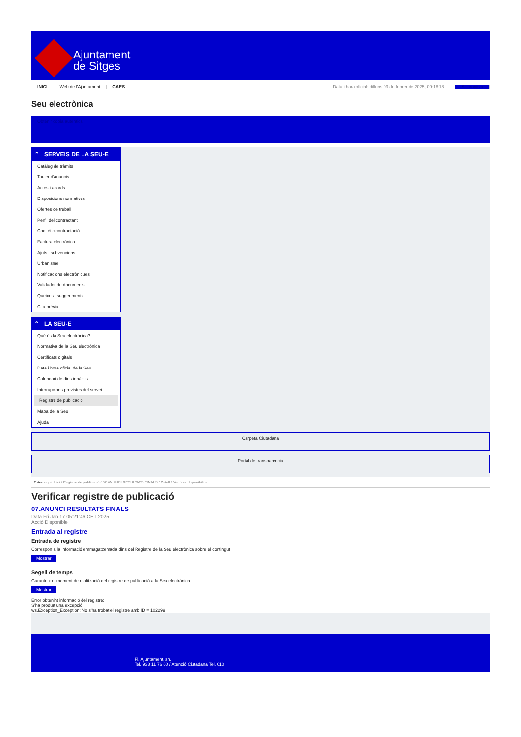Ajuntament
de Sitges
INICI Web de l'Ajuntament CAES Data i hora oficial: dilluns 03 de febrer de 2025, 09:18:18 Sincronitza
Seu electrònica
Obtenir còpia autèntica
⌃ SERVEIS DE LA SEU-E
Catàleg de tràmits
Tauler d'anuncis
Actes i acords
Disposicions normatives
Ofertes de treball
Perfil del contractant
Codi ètic contractació
Factura electrònica
Ajuts i subvencions
Urbanisme
Notificacions electròniques
Validador de documents
Queixes i suggeriments
Cita prèvia
⌃ LA SEU-E
Què és la Seu electrònica?
Normativa de la Seu electrònica
Certificats digitals
Data i hora oficial de la Seu
Calendari de dies inhàbils
Interrupcions previstes del servei
Registre de publicació
Mapa de la Seu
Ajuda
Carpeta Ciutadana
Portal de transparència
Esteu aquí: Inici / Registre de publicació / 07.ANUNCI RESULTATS FINALS / Detall / Verificar disponibilitat
Verificar registre de publicació
07.ANUNCI RESULTATS FINALS
Data Fri Jan 17 05:21:46 CET 2025
Acció Disponible
Entrada al registre
Entrada de registre
Correspon a la informació emmagatzemada dins del Registre de la Seu electrònica sobre el contingut
Mostrar
Segell de temps
Garanteix el moment de realització del registre de publicació a la Seu electrònica
Mostrar
Error obtenint informació del registre:
S'ha produït una excepció
ws.Exception_Exception: No s'ha trobat el registre amb ID = 102299
Pl. Ajuntament, sn.
Tel. 938 11 76 00 / Atenció Ciutadana Tel. 010